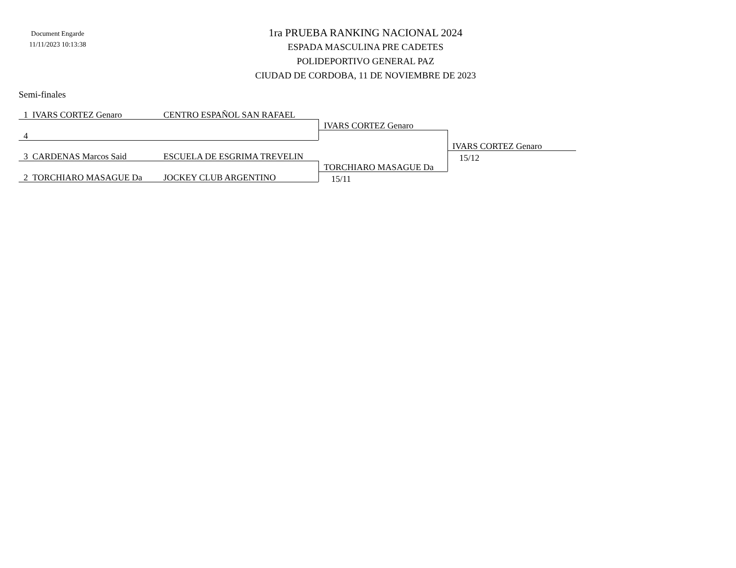Document Engarde
11/11/2023 10:13:38
1ra PRUEBA RANKING NACIONAL 2024
ESPADA MASCULINA PRE CADETES
POLIDEPORTIVO GENERAL PAZ
CIUDAD DE CORDOBA, 11 DE NOVIEMBRE DE 2023
Semi-finales
1 IVARS CORTEZ Genaro CENTRO ESPAÑOL SAN RAFAEL
IVARS CORTEZ Genaro
4
IVARS CORTEZ Genaro
15/12
3 CARDENAS Marcos Said ESCUELA DE ESGRIMA TREVELIN
TORCHIARO MASAGUE Da
2 TORCHIARO MASAGUE Da JOCKEY CLUB ARGENTINO 15/11